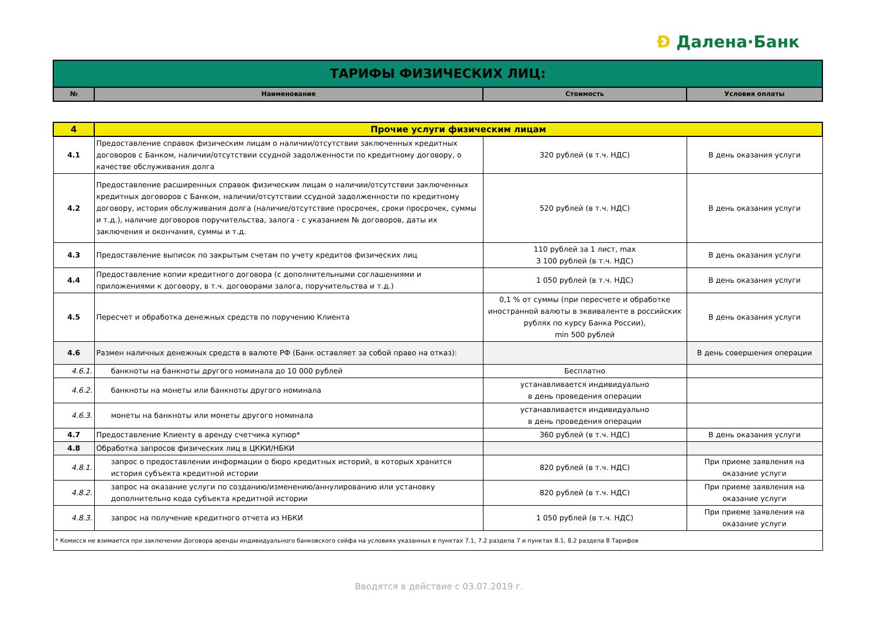Ð Далена·Банк
| ТАРИФЫ ФИЗИЧЕСКИХ ЛИЦ: | | | |
| № | Наименование | Стоимость | Условия оплаты |
| 4 | Прочие услуги физическим лицам | | |
| 4.1 | Предоставление справок физическим лицам о наличии/отсутствии заключенных кредитных договоров с Банком, наличии/отсутствии ссудной задолженности по кредитному договору, о качестве обслуживания долга | 320 рублей (в т.ч. НДС) | В день оказания услуги |
| 4.2 | Предоставление расширенных справок физическим лицам о наличии/отсутствии заключенных кредитных договоров с Банком, наличии/отсутствии ссудной задолженности по кредитному договору, история обслуживания долга (наличие/отсутствие просрочек, сроки просрочек, суммы и т.д.), наличие договоров поручительства, залога - с указанием № договоров, даты их заключения и окончания, суммы и т.д. | 520 рублей (в т.ч. НДС) | В день оказания услуги |
| 4.3 | Предоставление выписок по закрытым счетам по учету кредитов физических лиц | 110 рублей за 1 лист, max 3 100 рублей (в т.ч. НДС) | В день оказания услуги |
| 4.4 | Предоставление копии кредитного договора (с дополнительными соглашениями и приложениями к договору, в т.ч. договорами залога, поручительства и т.д.) | 1 050 рублей (в т.ч. НДС) | В день оказания услуги |
| 4.5 | Пересчет и обработка денежных средств по поручению Клиента | 0,1 % от суммы (при пересчете и обработке иностранной валюты в эквиваленте в российских рублях по курсу Банка России), min 500 рублей | В день оказания услуги |
| 4.6 | Размен наличных денежных средств в валюте РФ (Банк оставляет за собой право на отказ): | | В день совершения операции |
| 4.6.1. | банкноты на банкноты другого номинала до 10 000 рублей | Бесплатно | |
| 4.6.2. | банкноты на монеты или банкноты другого номинала | устанавливается индивидуально в день проведения операции | |
| 4.6.3. | монеты на банкноты или монеты другого номинала | устанавливается индивидуально в день проведения операции | |
| 4.7 | Предоставление Клиенту в аренду счетчика купюр* | 360 рублей (в т.ч. НДС) | В день оказания услуги |
| 4.8 | Обработка запросов физических лиц в ЦККИ/НБКИ | | |
| 4.8.1. | запрос о предоставлении информации о бюро кредитных историй, в которых хранится история субъекта кредитной истории | 820 рублей (в т.ч. НДС) | При приеме заявления на оказание услуги |
| 4.8.2. | запрос на оказание услуги по созданию/изменению/аннулированию или установку дополнительно кода субъекта кредитной истории | 820 рублей (в т.ч. НДС) | При приеме заявления на оказание услуги |
| 4.8.3. | запрос на получение кредитного отчета из НБКИ | 1 050 рублей (в т.ч. НДС) | При приеме заявления на оказание услуги |
| * Комисся не взимается при заключении Договора аренды индивидуального банковского сейфа на условиях указанных в пунктах 7.1, 7.2 раздела 7 и пунктах 8.1, 8.2 раздела 8 Тарифов | | | |
Вводятся в действие с 03.07.2019 г.